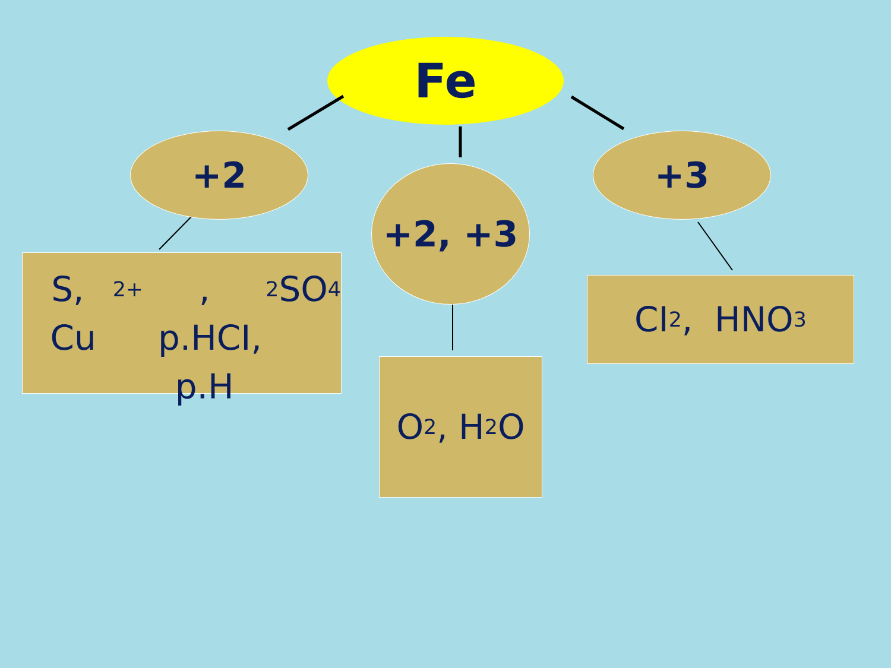Fe
+2
+2, +3
+3
S, Cu<sup>2+</sup>, p.HCI,
p.H<sub>2</sub> SO<sub>4</sub>
O<sub>2</sub>, H<sub>2</sub>O
CI<sub>2</sub>, HNO<sub>3</sub>